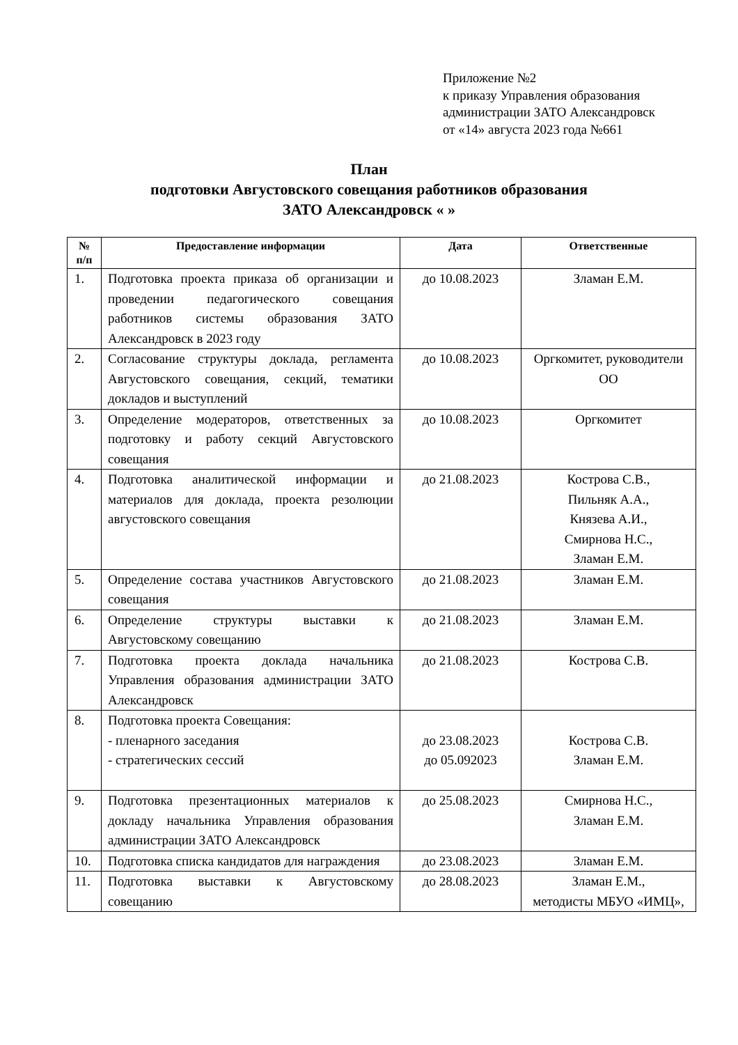Приложение №2
к приказу Управления образования
администрации ЗАТО Александровск
от «14» августа 2023 года №661
План
подготовки Августовского совещания работников образования
ЗАТО Александровск « »
| № п/п | Предоставление информации | Дата | Ответственные |
| --- | --- | --- | --- |
| 1. | Подготовка проекта приказа об организации и проведении педагогического совещания работников системы образования ЗАТО Александровск в 2023 году | до 10.08.2023 | Зламан Е.М. |
| 2. | Согласование структуры доклада, регламента Августовского совещания, секций, тематики докладов и выступлений | до 10.08.2023 | Оргкомитет, руководители ОО |
| 3. | Определение модераторов, ответственных за подготовку и работу секций Августовского совещания | до 10.08.2023 | Оргкомитет |
| 4. | Подготовка аналитической информации и материалов для доклада, проекта резолюции августовского совещания | до 21.08.2023 | Кострова С.В., Пильняк А.А., Князева А.И., Смирнова Н.С., Зламан Е.М. |
| 5. | Определение состава участников Августовского совещания | до 21.08.2023 | Зламан Е.М. |
| 6. | Определение структуры выставки к Августовскому совещанию | до 21.08.2023 | Зламан Е.М. |
| 7. | Подготовка проекта доклада начальника Управления образования администрации ЗАТО Александровск | до 21.08.2023 | Кострова С.В. |
| 8. | Подготовка проекта Совещания: - пленарного заседания - стратегических сессий | до 23.08.2023 до 05.092023 | Кострова С.В. Зламан Е.М. |
| 9. | Подготовка презентационных материалов к докладу начальника Управления образования администрации ЗАТО Александровск | до 25.08.2023 | Смирнова Н.С., Зламан Е.М. |
| 10. | Подготовка списка кандидатов для награждения | до 23.08.2023 | Зламан Е.М. |
| 11. | Подготовка выставки к Августовскому совещанию | до 28.08.2023 | Зламан Е.М., методисты МБУО «ИМЦ», |